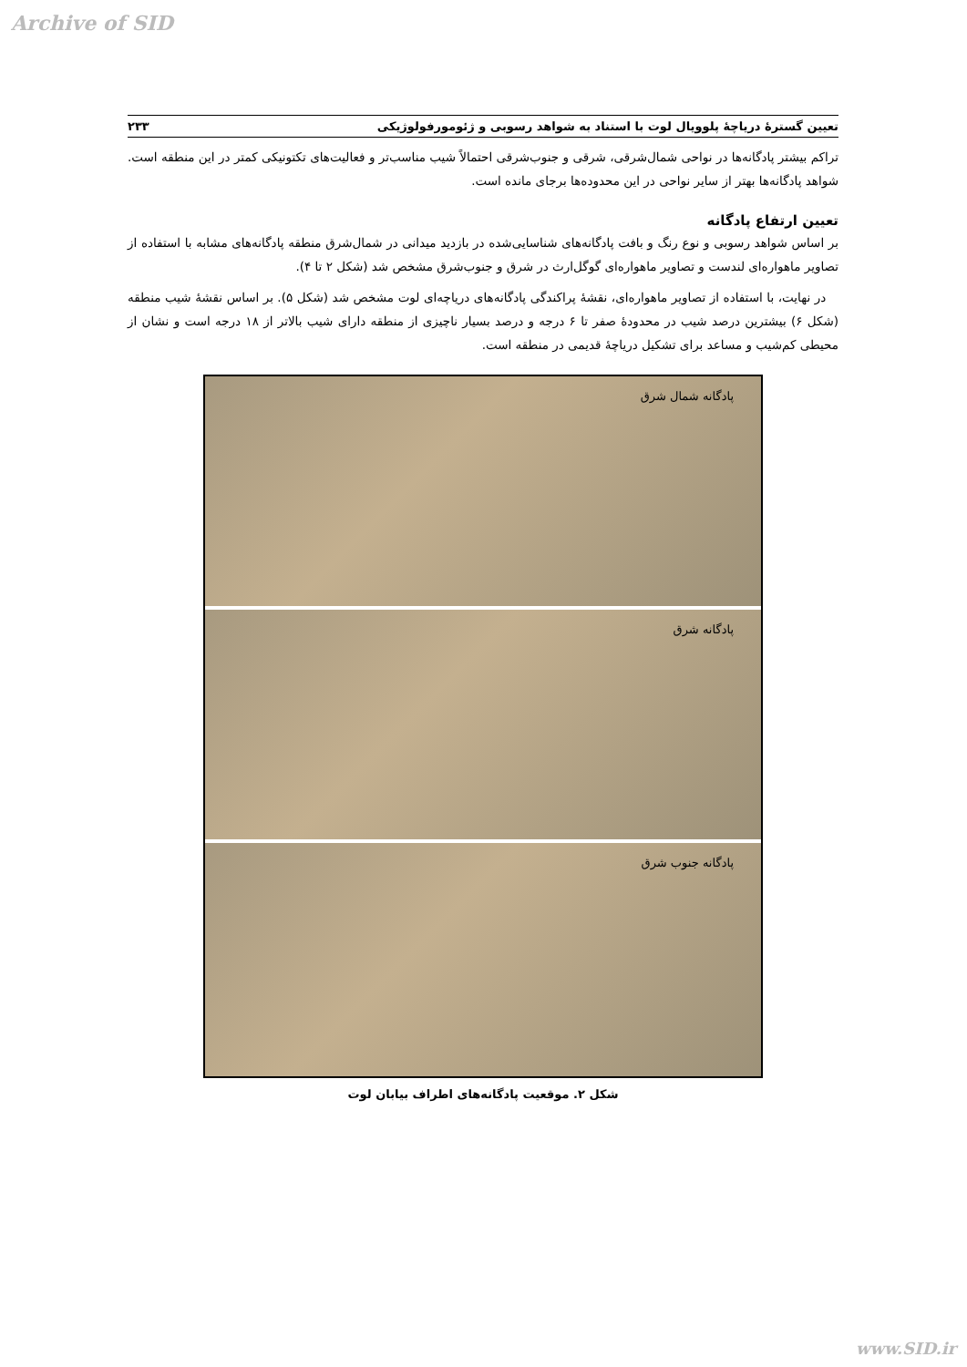Archive of SID
تعیین گسترۀ دریاچۀ پلوویال لوت با استناد به شواهد رسوبی و ژئومورفولوژیکی ۲۳۳
تراکم بیشتر پادگانه‌ها در نواحی شمال‌شرقی، شرقی و جنوب‌شرقی احتمالاً شیب مناسب‌تر و فعالیت‌های تکتونیکی کمتر در این منطقه است. شواهد پادگانه‌ها بهتر از سایر نواحی در این محدوده‌ها برجای مانده است.
تعیین ارتفاع پادگانه
بر اساس شواهد رسوبی و نوع رنگ و بافت پادگانه‌های شناسایی‌شده در بازدید میدانی در شمال‌شرق منطقه پادگانه‌های مشابه با استفاده از تصاویر ماهواره‌ای لندست و تصاویر ماهواره‌ای گوگل‌ارث در شرق و جنوب‌شرق مشخص شد (شکل ۲ تا ۴).
در نهایت، با استفاده از تصاویر ماهواره‌ای، نقشۀ پراکندگی پادگانه‌های دریاچه‌ای لوت مشخص شد (شکل ۵). بر اساس نقشۀ شیب منطقه (شکل ۶) بیشترین درصد شیب در محدودۀ صفر تا ۶ درجه و درصد بسیار ناچیزی از منطقه دارای شیب بالاتر از ۱۸ درجه است و نشان از محیطی کم‌شیب و مساعد برای تشکیل دریاچۀ قدیمی در منطقه است.
پادگانه شمال شرق
پادگانه شرق
پادگانه جنوب شرق
شکل ۲. موقعیت پادگانه‌های اطراف بیابان لوت
www.SID.ir